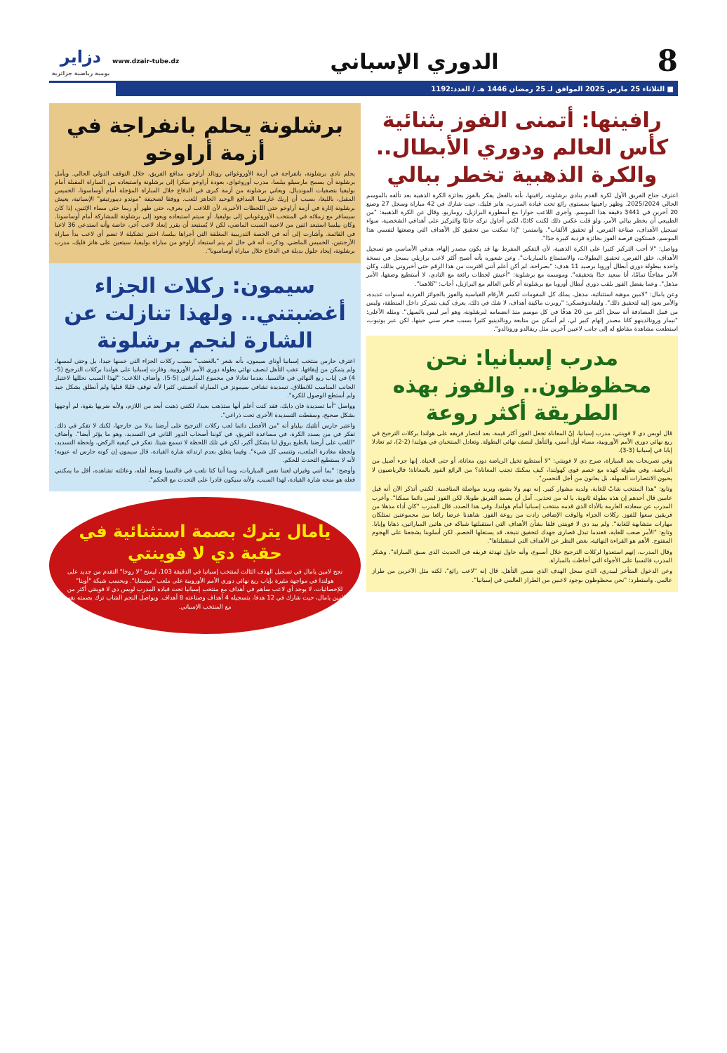8
الدوري الإسباني
www.dzair-tube.dz
دزاير
يومية رياضية جزائرية
■ الثلاثاء 25 مارس 2025 الموافق لـ 25 رمضان 1446 هـ / العدد:1192
رافينها: أتمنى الفوز بثنائية كأس العالم ودوري الأبطال.. والكرة الذهبية تخطر ببالي
اعترف جناح الفريق الأول لكرة القدم بنادي برشلونة، رافينها، بأنه بالفعل يفكر بالفوز بجائزة الكرة الذهبية بعد تألقه بالموسم الحالي 2025/2024. وظهر رافينها بمستوى رائع تحت قيادة المدرب، هانز فليك، حيث شارك في 42 مباراة وسجل 27 وصنع 20 آخرين في 3441 دقيقة هذا الموسم. وأجرى اللاعب حوارا مع أسطورة البرازيل، روماريو، وقال عن الكرة الذهبية: "من الطبيعي أن يخطر ببالي الأمر، ولو قلت عكس ذلك لكنت كاذبًا، لكني أحاول تركه جانبًا والتركيز على أهدافي الشخصية، سواء تسجيل الأهداف، صناعة الفرص، أو تحقيق الألقاب". واستمر: "إذا تمكنت من تحقيق كل الأهداف التي وضعتها لنفسي هذا الموسم، فستكون فرصة الفوز بجائزة فردية كبيرة جدًا".
وواصل: "لا أحب التركيز كثيرا على الكرة الذهبية، لأن التفكير المفرط بها قد يكون مصدر إلهاء، هدفي الأساسي هو تسجيل الأهداف، خلق الفرص، تحقيق البطولات، والاستمتاع بالمباريات". وعن شعوره بأنه أصبح أكثر لاعب برازيلي يسجل في نسخة واحدة ببطولة دوري أبطال أوروبا برصيد 11 هدف: "بصراحة، لم أكن أعلم أنني اقتربت من هذا الرقم حتى أخبروني بذلك، وكان الأمر مفاجئًا تمامًا، أنا سعيد جدًا بتحقيقه". وموسمه مع برشلونة: "أعيش لحظات رائعة مع النادي، لا أستطيع وصفها، الأمر مذهل". وعما يفضل الفوز بلقب دوري أبطال أوروبا مع برشلونة أم كأس العالم مع البرازيل، أجاب: "كلاهما".
وعن يامال: "لامين موهبة استثنائية، مذهل، يملك كل المقومات لكسر الأرقام القياسية والفوز بالجوائز الفردية لسنوات عديدة، والأمر يعود إليه لتحقيق ذلك". وليفاندوفسكي: "روبرت ماكينة أهداف، لا شك في ذلك، يعرف كيف يتمركز داخل المنطقة، وليس من قبيل المصادفة أنه سجل أكثر من 20 هدفًا في كل موسم منذ انضمامه لبرشلونة، وهو أمر ليس بالسهل". ومثله الأعلى: "نيمار ورونالدينهو كانا مصدر إلهام كبير لي، لم أتمكن من متابعة رونالدينيو كثيرا بسبب صغر سني حينها، لكن عبر يوتيوب، استطعت مشاهدة مقاطع له إلى جانب لاعبين آخرين مثل ريفالدو ورونالدو".
مدرب إسبانيا: نحن محظوظون.. والفوز بهذه الطريقة أكثر روعة
قال لويس دي لا فوينتي، مدرب إسبانيا، إنّ المعاناة تجعل الفوز أكثر قيمة، بعد انتصار فريقه على هولندا بركلات الترجيح في ربع نهائي دوري الأمم الأوروبية، مساء أول أمس، والتأهل لنصف نهائي البطولة. وتعادل المنتخبان في هولندا (2-2)، ثم تعادلا إيابا في إسبانيا (3-3).
وفي تصريحات بعد المباراة، صرح دي لا فوينتي: "لا أستطيع تخيل الرياضة دون معاناة، أو حتى الحياة. إنها جزء أصيل من الرياضة، وفي بطولة كهذه مع خصم قوي كهولندا، كيف يمكنك تجنب المعاناة؟ من الرائع الفوز بالمعاناة؛ فالرياضيون لا يحبون الانتصارات السهلة، بل يعانون من أجل التحسن".
وتابع: "هذا المنتخب شابّ للغاية، ولديه مشوار كبير. إنه نهم ولا يشبع، ويريد مواصلة المنافسة. لكنني أتذكر الآن أنه قبل عامين قال أحدهم إن هذه بطولة ثانوية. يا له من تحذير.. آمل أن يصمد الفريق طويلا، لكن الفوز ليس دائما ممكنا". وأعرب المدرب عن سعادته العارمة بالأداء الذي قدمه منتخب إسبانيا أمام هولندا، وفي هذا الصدد، قال المدرب "كان أداء مذهلا من فريقين سعوا للفوز. ركلات الجزاء والوقت الإضافي زادت من روعة الفوز. شاهدنا عرضا رائعا بين مجموعتين تمتلكان مهارات متشابهة للغاية". ولم يبد دي لا فوينتي قلقا بشأن الأهداف التي استقبلتها شباكه في هاتين المباراتين، ذهابا وإيابا. وتابع: "الأمر صعب للغاية، فعندما تبذل قصارى جهدك لتحقيق نتيجة، قد يستغلها الخصم. لكن أسلوبنا يشجعنا على الهجوم المفتوح. الأهم هو القراءة النهائية، بغض النظر عن الأهداف التي استقبلناها".
وقال المدرب، إنهم استعدوا لركلات الترجيح خلال أسبوع، وأنه حاول تهدئة فريقه في الحديث الذي سبق المباراة". وشكر المدرب فالنسيا على الأجواء التي أحاطت بالمباراة.
وعن الدخول المتأخر لبيدري، الذي سجل الهدف الذي ضمن التأهل، قال إنه "لاعب رائع"، لكنه مثل الآخرين من طراز عالمي. واستطرد: "نحن محظوظون بوجود لاعبين من الطراز العالمي في إسبانيا".
برشلونة يحلم بانفراجة في أزمة أراوخو
يحلم نادي برشلونة، بانفراجة في أزمة الأوروغوائي رونالد أراوخو، مدافع الفريق، خلال التوقف الدولي الحالي. ويأمل برشلونة أن يسمح مارسيلو بيلسا، مدرب أوروغواي، بعودة أراوخو مبكرا إلى برشلونة واستبعاده من المباراة المقبلة أمام بوليفيا بتصفيات المونديال. ويعاني برشلونة من أزمة كبرى في الدفاع خلال المباراة المؤجلة أمام أوساسونا، الخميس المقبل، بالليغا، بسبب أن إريك غارسيا المدافع الوحيد الجاهز للعب. ووفقا لصحيفة "موندو ديبورتيفو" الإسبانية، يعيش برشلونة إثارة في أزمة أراوخو حتى اللحظات الأخيرة، لأن اللاعب لن يعرف، حتى ظهر أو ربما حتى مساء الإثنين، إذا كان سيسافر مع زملائه في المنتخب الأوروغوياني إلى بوليفيا، أو سيتم استبعاده ويعود إلى برشلونة للمشاركة أمام أوساسونا. وكان بيلسا استبعد اثنين من لاعبيه السبت الماضي، لكن لا يُستبعد أن يقرر إبعاد لاعب آخر، خاصة وأنه استدعى 36 لاعبا في القائمة. وأشارت إلى أنه في الحصة التدريبية المغلقة التي أجراها بيلسا، اختبر تشكيلة لا تضم أي لاعب بدأ مباراة الأرجنتين، الخميس الماضي. وذكرت أنه في حال لم يتم استبعاد أراوخو من مباراة بوليفيا، سيتعين على هانز فليك، مدرب برشلونة، إيجاد حلول بديلة في الدفاع خلال مباراة أوساسونا".
سيمون: ركلات الجزاء أغضبتني.. ولهذا تنازلت عن الشارة لنجم برشلونة
اعترف حارس منتخب إسبانيا أوناي سيمون، بأنه شعر "بالغضب" بسبب ركلات الجزاء التي خمنها جيدا، بل وحتى لمسها، ولم يتمكن من إيقافها، عقب التأهل لنصف نهائي بطولة دوري الأمم الأوروبية. وفازت إسبانيا على هولندا بركلات الترجيح (5-4) في إياب ربع النهائي في فالنسيا، بعدما تعادلا في مجموع المباراتين (5-5). وأضاف اللاعب: "لهذا السبب نحللها لاختيار الجانب المناسب للانطلاق. تسديدة تشافي سيمونز في المباراة أغضبتني كثيرا لأنه توقف قليلا قبلها ولم أنطلق بشكل جيد ولم أستطع الوصول للكرة".
وواصل "أما تسديدة فان دايك، فقد كنت أعلم أنها ستذهب بعيدا، لكنني ذهبت أبعد من اللازم، ولأنه ضربها بقوة، لم أوجهها بشكل صحيح، وسقطت التسديدة الأخرى تحت ذراعي".
واعتبر حارس أتلتيك بيلباو أنه "من الأفضل دائما لعب ركلات الترجيح على أرضنا بدلا من خارجها، لكنك لا تفكر في ذلك. تفكر في من يسدد الكرة، في مساعدة الفريق، في كوننا أصحاب الدور الثاني في التسديد، وهو ما يؤثر أيضا". وأضاف "اللعب على أرضنا بالطبع يروق لنا بشكل أكبر، لكن في تلك اللحظة لا تسمع شيئا. تفكر في كيفية الركض، ولحظة التسديد، ولحظة مغادرة الملعب، وتنسى كل شيء". وفيما يتعلق بعدم ارتدائه شارة القيادة، قال سيمون إن كونه حارس له عيوبه؛ لأنه لا يستطيع التحدث للحكم.
وأوضح: "بما أنني وفيران لعبنا نفس المباريات، وبما أننا كنا نلعب في فالنسيا وسط أهله، وعائلته تشاهده، أقل ما يمكنني فعله هو منحه شارة القيادة، لهذا السبب، ولأنه سيكون قادرا على التحدث مع الحكم".
يامال يترك بصمة استثنائية في حقبة دي لا فوينتي
نجح لامين يامال في تسجيل الهدف الثالث لمنتخب إسبانيا في الدقيقة 103، ليمنح "لا روخا" التقدم من جديد على هولندا في مواجهة مثيرة بإياب ربع نهائي دوري الأمم الأوروبية على ملعب "ميستايا". وبحسب شبكة "أوبتا" للإحصائيات، لا يوجد أي لاعب ساهم في أهداف مع منتخب إسبانيا تحت قيادة المدرب لويس دي لا فوينتي أكثر من لامين يامال، حيث شارك في 12 هدفا، بتسجيله 4 أهداف وصناعته 8 أهداف. ويواصل النجم الشاب ترك بصمته بقوة مع المنتخب الإسباني.